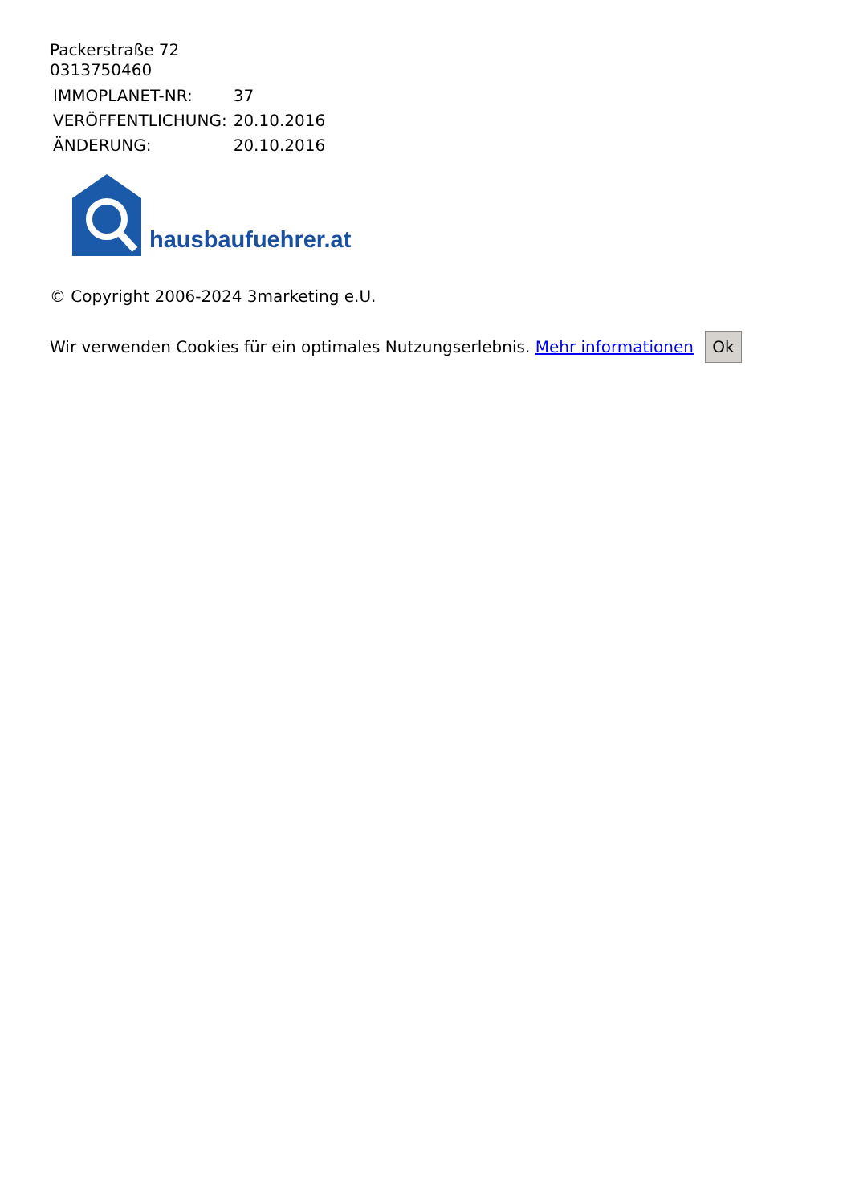Packerstraße 72
0313750460
| IMMOPLANET-NR: | 37 |
| VERÖFFENTLICHUNG: | 20.10.2016 |
| ÄNDERUNG: | 20.10.2016 |
hausbaufuehrer.at
© Copyright 2006-2024 3marketing e.U.
Wir verwenden Cookies für ein optimales Nutzungserlebnis. Mehr informationen Ok